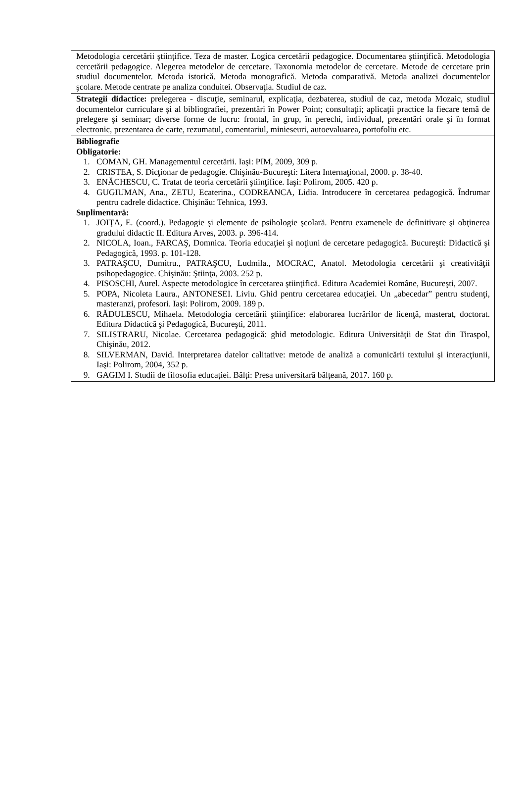| Metodologia cercetării ştiinţifice. Teza de master. Logica cercetării pedagogice. Documentarea ştiinţifică. Metodologia cercetării pedagogice. Alegerea metodelor de cercetare. Taxonomia metodelor de cercetare. Metode de cercetare prin studiul documentelor. Metoda istorică. Metoda monografică. Metoda comparativă. Metoda analizei documentelor şcolare. Metode centrate pe analiza conduitei. Observaţia. Studiul de caz. |
| Strategii didactice: prelegerea - discuţie, seminarul, explicaţia, dezbaterea, studiul de caz, metoda Mozaic, studiul documentelor curriculare şi al bibliografiei, prezentări în Power Point; consultaţii; aplicaţii practice la fiecare temă de prelegere şi seminar; diverse forme de lucru: frontal, în grup, în perechi, individual, prezentări orale şi în format electronic, prezentarea de carte, rezumatul, comentariul, minieseuri, autoevaluarea, portofoliu etc. |
| Bibliografie Obligatorie: 1. COMAN, GH. Managementul cercetării. Iaşi: PIM, 2009, 309 p. 2. CRISTEA, S. Dicţionar de pedagogie. Chişinău-Bucureşti: Litera Internaţional, 2000. p. 38-40. 3. ENĂCHESCU, C. Tratat de teoria cercetării ştiinţifice. Iaşi: Polirom, 2005. 420 p. 4. GUGIUMAN, Ana., ZETU, Ecaterina., CODREANCA, Lidia. Introducere în cercetarea pedagogică. Îndrumar pentru cadrele didactice. Chişinău: Tehnica, 1993. Suplimentară: 1. JOIŢA, E. (coord.). Pedagogie şi elemente de psihologie şcolară. Pentru examenele de definitivare şi obţinerea gradului didactic II. Editura Arves, 2003. p. 396-414. 2. NICOLA, Ioan., FARCAŞ, Domnica. Teoria educaţiei şi noţiuni de cercetare pedagogică. Bucureşti: Didactică şi Pedagogică, 1993. p. 101-128. 3. PATRAŞCU, Dumitru., PATRAŞCU, Ludmila., MOCRAC, Anatol. Metodologia cercetării şi creativităţii psihopedagogice. Chişinău: Ştiinţa, 2003. 252 p. 4. PISOSCHI, Aurel. Aspecte metodologice în cercetarea ştiinţifică. Editura Academiei Române, Bucureşti, 2007. 5. POPA, Nicoleta Laura., ANTONESEI. Liviu. Ghid pentru cercetarea educaţiei. Un „abecedar” pentru studenţi, masteranzi, profesori. Iaşi: Polirom, 2009. 189 p. 6. RĂDULESCU, Mihaela. Metodologia cercetării ştiinţifice: elaborarea lucrărilor de licenţă, masterat, doctorat. Editura Didactică şi Pedagogică, Bucureşti, 2011. 7. SILISTRARU, Nicolae. Cercetarea pedagogică: ghid metodologic. Editura Universităţii de Stat din Tiraspol, Chişinău, 2012. 8. SILVERMAN, David. Interpretarea datelor calitative: metode de analiză a comunicării textului şi interacţiunii, Iaşi: Polirom, 2004, 352 p. 9. GAGIM I. Studii de filosofia educației. Bălți: Presa universitară bălțeană, 2017. 160 p. |